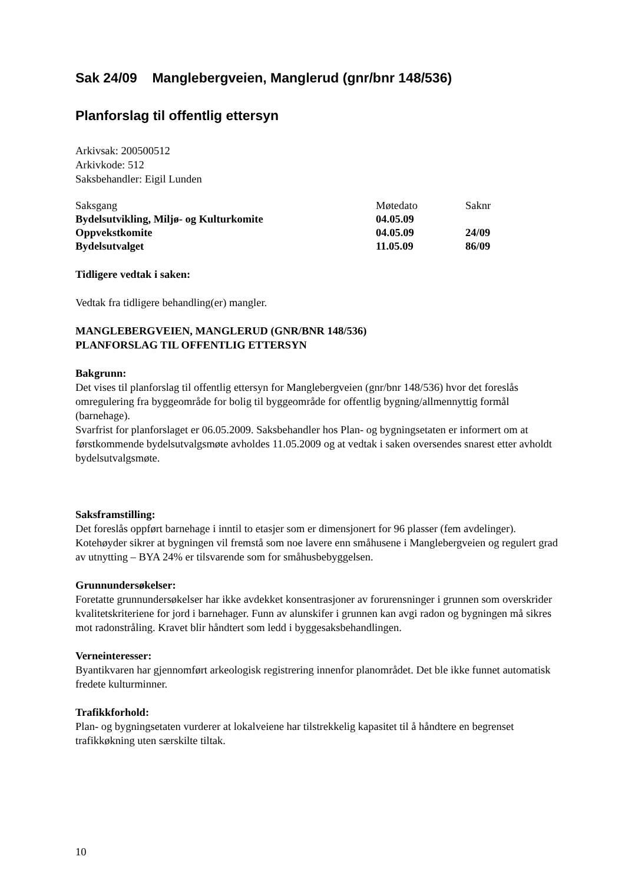Sak 24/09 Manglebergveien, Manglerud (gnr/bnr 148/536)
Planforslag til offentlig ettersyn
Arkivsak: 200500512
Arkivkode: 512
Saksbehandler: Eigil Lunden
| Saksgang | Møtedato | Saknr |
| Bydelsutvikling, Miljø- og Kulturkomite | 04.05.09 | |
| Oppvekstkomite | 04.05.09 | 24/09 |
| Bydelsutvalget | 11.05.09 | 86/09 |
Tidligere vedtak i saken:
Vedtak fra tidligere behandling(er) mangler.
MANGLEBERGVEIEN, MANGLERUD (GNR/BNR 148/536)
PLANFORSLAG TIL OFFENTLIG ETTERSYN
Bakgrunn:
Det vises til planforslag til offentlig ettersyn for Manglebergveien (gnr/bnr 148/536) hvor det foreslås omregulering fra byggeområde for bolig til byggeområde for offentlig bygning/allmennyttig formål (barnehage).
Svarfrist for planforslaget er 06.05.2009. Saksbehandler hos Plan- og bygningsetaten er informert om at førstkommende bydelsutvalgsmøte avholdes 11.05.2009 og at vedtak i saken oversendes snarest etter avholdt bydelsutvalgsmøte.
Saksframstilling:
Det foreslås oppført barnehage i inntil to etasjer som er dimensjonert for 96 plasser (fem avdelinger). Kotehøyder sikrer at bygningen vil fremstå som noe lavere enn småhusene i Manglebergveien og regulert grad av utnytting – BYA 24% er tilsvarende som for småhusbebyggelsen.
Grunnundersøkelser:
Foretatte grunnundersøkelser har ikke avdekket konsentrasjoner av forurensninger i grunnen som overskrider kvalitetskriteriene for jord i barnehager. Funn av alunskifer i grunnen kan avgi radon og bygningen må sikres mot radonstråling. Kravet blir håndtert som ledd i byggesaksbehandlingen.
Verneinteresser:
Byantikvaren har gjennomført arkeologisk registrering innenfor planområdet. Det ble ikke funnet automatisk fredete kulturminner.
Trafikkforhold:
Plan- og bygningsetaten vurderer at lokalveiene har tilstrekkelig kapasitet til å håndtere en begrenset trafikkøkning uten særskilte tiltak.
10